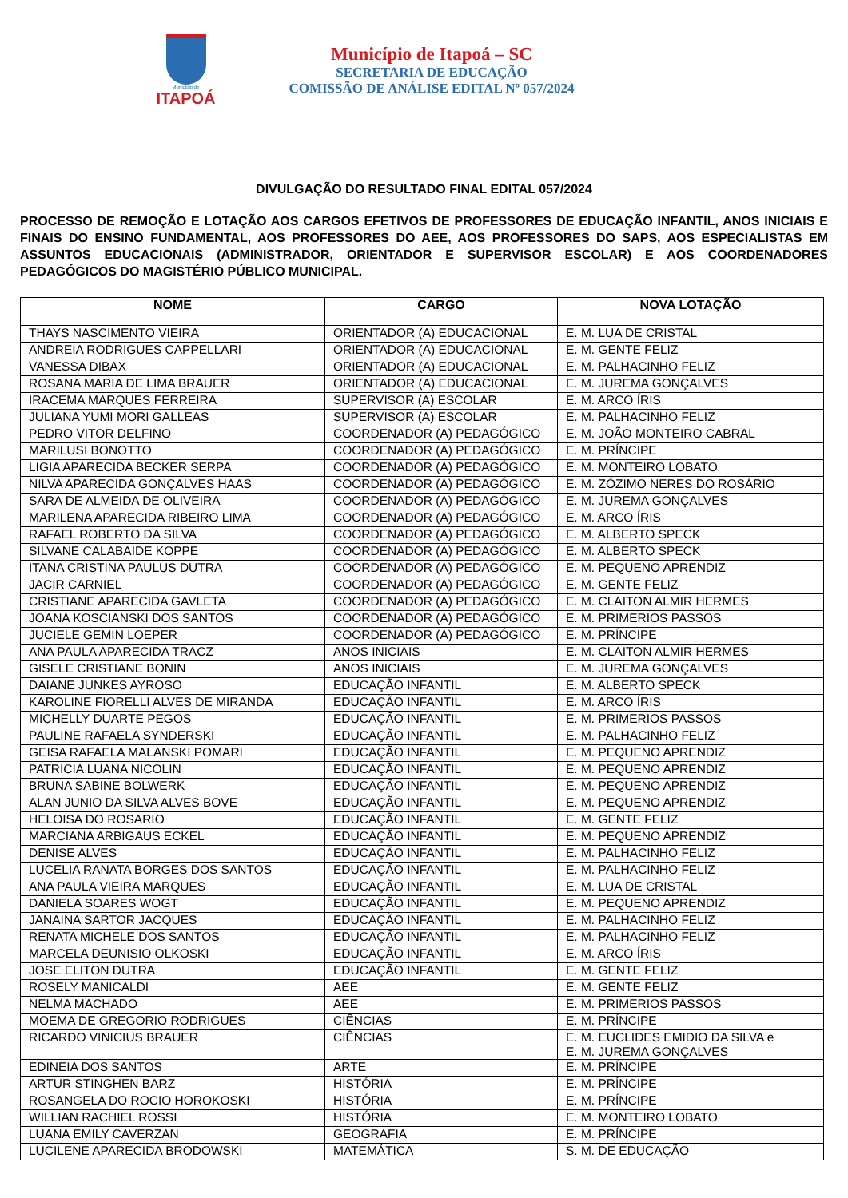Município de
ITAPOÁ
Município de Itapoá – SC
SECRETARIA DE EDUCAÇÃO
COMISSÃO DE ANÁLISE EDITAL Nº 057/2024
DIVULGAÇÃO DO RESULTADO FINAL EDITAL 057/2024
PROCESSO DE REMOÇÃO E LOTAÇÃO AOS CARGOS EFETIVOS DE PROFESSORES DE EDUCAÇÃO INFANTIL, ANOS INICIAIS E FINAIS DO ENSINO FUNDAMENTAL, AOS PROFESSORES DO AEE, AOS PROFESSORES DO SAPS, AOS ESPECIALISTAS EM ASSUNTOS EDUCACIONAIS (ADMINISTRADOR, ORIENTADOR E SUPERVISOR ESCOLAR) E AOS COORDENADORES PEDAGÓGICOS DO MAGISTÉRIO PÚBLICO MUNICIPAL.
| NOME | CARGO | NOVA LOTAÇÃO |
| --- | --- | --- |
| THAYS NASCIMENTO VIEIRA | ORIENTADOR (A) EDUCACIONAL | E. M. LUA DE CRISTAL |
| ANDREIA RODRIGUES CAPPELLARI | ORIENTADOR (A) EDUCACIONAL | E. M. GENTE FELIZ |
| VANESSA DIBAX | ORIENTADOR (A) EDUCACIONAL | E. M. PALHACINHO FELIZ |
| ROSANA MARIA DE LIMA BRAUER | ORIENTADOR (A) EDUCACIONAL | E. M. JUREMA GONÇALVES |
| IRACEMA MARQUES FERREIRA | SUPERVISOR (A) ESCOLAR | E. M. ARCO ÍRIS |
| JULIANA YUMI MORI GALLEAS | SUPERVISOR (A) ESCOLAR | E. M. PALHACINHO FELIZ |
| PEDRO VITOR DELFINO | COORDENADOR (A) PEDAGÓGICO | E. M. JOÃO MONTEIRO CABRAL |
| MARILUSI BONOTTO | COORDENADOR (A) PEDAGÓGICO | E. M. PRÍNCIPE |
| LIGIA APARECIDA BECKER SERPA | COORDENADOR (A) PEDAGÓGICO | E. M. MONTEIRO LOBATO |
| NILVA APARECIDA GONÇALVES HAAS | COORDENADOR (A) PEDAGÓGICO | E. M. ZÓZIMO NERES DO ROSÁRIO |
| SARA DE ALMEIDA DE OLIVEIRA | COORDENADOR (A) PEDAGÓGICO | E. M. JUREMA GONÇALVES |
| MARILENA APARECIDA RIBEIRO LIMA | COORDENADOR (A) PEDAGÓGICO | E. M. ARCO ÍRIS |
| RAFAEL ROBERTO DA SILVA | COORDENADOR (A) PEDAGÓGICO | E. M. ALBERTO SPECK |
| SILVANE CALABAIDE KOPPE | COORDENADOR (A) PEDAGÓGICO | E. M. ALBERTO SPECK |
| ITANA CRISTINA PAULUS DUTRA | COORDENADOR (A) PEDAGÓGICO | E. M. PEQUENO APRENDIZ |
| JACIR CARNIEL | COORDENADOR (A) PEDAGÓGICO | E. M. GENTE FELIZ |
| CRISTIANE APARECIDA GAVLETA | COORDENADOR (A) PEDAGÓGICO | E. M. CLAITON ALMIR HERMES |
| JOANA KOSCIANSKI DOS SANTOS | COORDENADOR (A) PEDAGÓGICO | E. M. PRIMERIOS PASSOS |
| JUCIELE GEMIN LOEPER | COORDENADOR (A) PEDAGÓGICO | E. M. PRÍNCIPE |
| ANA PAULA APARECIDA TRACZ | ANOS INICIAIS | E. M. CLAITON ALMIR HERMES |
| GISELE CRISTIANE BONIN | ANOS INICIAIS | E. M. JUREMA GONÇALVES |
| DAIANE JUNKES AYROSO | EDUCAÇÃO INFANTIL | E. M. ALBERTO SPECK |
| KAROLINE FIORELLI ALVES DE MIRANDA | EDUCAÇÃO INFANTIL | E. M. ARCO ÍRIS |
| MICHELLY DUARTE PEGOS | EDUCAÇÃO INFANTIL | E. M. PRIMERIOS PASSOS |
| PAULINE RAFAELA SYNDERSKI | EDUCAÇÃO INFANTIL | E. M. PALHACINHO FELIZ |
| GEISA RAFAELA MALANSKI POMARI | EDUCAÇÃO INFANTIL | E. M. PEQUENO APRENDIZ |
| PATRICIA LUANA NICOLIN | EDUCAÇÃO INFANTIL | E. M. PEQUENO APRENDIZ |
| BRUNA SABINE BOLWERK | EDUCAÇÃO INFANTIL | E. M. PEQUENO APRENDIZ |
| ALAN JUNIO DA SILVA ALVES BOVE | EDUCAÇÃO INFANTIL | E. M. PEQUENO APRENDIZ |
| HELOISA DO ROSARIO | EDUCAÇÃO INFANTIL | E. M. GENTE FELIZ |
| MARCIANA ARBIGAUS ECKEL | EDUCAÇÃO INFANTIL | E. M. PEQUENO APRENDIZ |
| DENISE ALVES | EDUCAÇÃO INFANTIL | E. M. PALHACINHO FELIZ |
| LUCELIA RANATA BORGES DOS SANTOS | EDUCAÇÃO INFANTIL | E. M. PALHACINHO FELIZ |
| ANA PAULA VIEIRA MARQUES | EDUCAÇÃO INFANTIL | E. M. LUA DE CRISTAL |
| DANIELA SOARES WOGT | EDUCAÇÃO INFANTIL | E. M. PEQUENO APRENDIZ |
| JANAINA SARTOR JACQUES | EDUCAÇÃO INFANTIL | E. M. PALHACINHO FELIZ |
| RENATA MICHELE DOS SANTOS | EDUCAÇÃO INFANTIL | E. M. PALHACINHO FELIZ |
| MARCELA DEUNISIO OLKOSKI | EDUCAÇÃO INFANTIL | E. M. ARCO ÍRIS |
| JOSE ELITON DUTRA | EDUCAÇÃO INFANTIL | E. M. GENTE FELIZ |
| ROSELY MANICALDI | AEE | E. M. GENTE FELIZ |
| NELMA MACHADO | AEE | E. M. PRIMERIOS PASSOS |
| MOEMA DE GREGORIO RODRIGUES | CIÊNCIAS | E. M. PRÍNCIPE |
| RICARDO VINICIUS BRAUER | CIÊNCIAS | E. M. EUCLIDES EMIDIO DA SILVA e E. M. JUREMA GONÇALVES |
| EDINEIA DOS SANTOS | ARTE | E. M. PRÍNCIPE |
| ARTUR STINGHEN BARZ | HISTÓRIA | E. M. PRÍNCIPE |
| ROSANGELA DO ROCIO HOROKOSKI | HISTÓRIA | E. M. PRÍNCIPE |
| WILLIAN RACHIEL ROSSI | HISTÓRIA | E. M. MONTEIRO LOBATO |
| LUANA EMILY CAVERZAN | GEOGRAFIA | E. M. PRÍNCIPE |
| LUCILENE APARECIDA BRODOWSKI | MATEMÁTICA | S. M. DE EDUCAÇÃO |